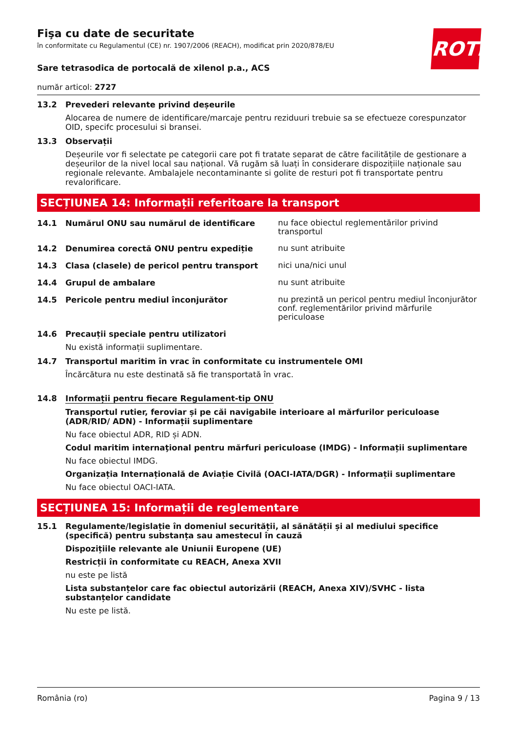ROTH
Fişa cu date de securitate
în conformitate cu Regulamentul (CE) nr. 1907/2006 (REACH), modificat prin 2020/878/EU
Sare tetrasodica de portocală de xilenol p.a., ACS
număr articol: 2727
13.2 Prevederi relevante privind deșeurile
Alocarea de numere de identificare/marcaje pentru reziduuri trebuie sa se efectueze corespunzator OID, specifc procesului si bransei.
13.3 Observații
Deșeurile vor fi selectate pe categorii care pot fi tratate separat de către facilitățile de gestionare a deșeurilor de la nivel local sau național. Vă rugăm să luați în considerare dispozițiile naționale sau regionale relevante. Ambalajele necontaminante si golite de resturi pot fi transportate pentru revalorificare.
SECȚIUNEA 14: Informații referitoare la transport
14.1 Numărul ONU sau numărul de identificare
nu face obiectul reglementărilor privind transportul
14.2 Denumirea corectă ONU pentru expediție
nu sunt atribuite
14.3 Clasa (clasele) de pericol pentru transport
nici una/nici unul
14.4 Grupul de ambalare
nu sunt atribuite
14.5 Pericole pentru mediul înconjurător
nu prezintă un pericol pentru mediul înconjurător conf. reglementărilor privind mărfurile periculoase
14.6 Precauții speciale pentru utilizatori
Nu există informații suplimentare.
14.7 Transportul maritim în vrac în conformitate cu instrumentele OMI
Încărcătura nu este destinată să fie transportată în vrac.
14.8 Informații pentru fiecare Regulament-tip ONU
Transportul rutier, feroviar și pe căi navigabile interioare al mărfurilor periculoase (ADR/RID/ ADN) - Informații suplimentare
Nu face obiectul ADR, RID și ADN.
Codul maritim internaţional pentru mărfuri periculoase (IMDG) - Informații suplimentare
Nu face obiectul IMDG.
Organizația Internațională de Aviație Civilă (OACI-IATA/DGR) - Informații suplimentare
Nu face obiectul OACI-IATA.
SECȚIUNEA 15: Informații de reglementare
15.1 Regulamente/legislație în domeniul securității, al sănătății și al mediului specifice (specifică) pentru substanța sau amestecul în cauză
Dispozițiile relevante ale Uniunii Europene (UE)
Restricții în conformitate cu REACH, Anexa XVII
nu este pe listă
Lista substanțelor care fac obiectul autorizării (REACH, Anexa XIV)/SVHC - lista substanțelor candidate
Nu este pe listă.
România (ro) Pagina 9 / 13